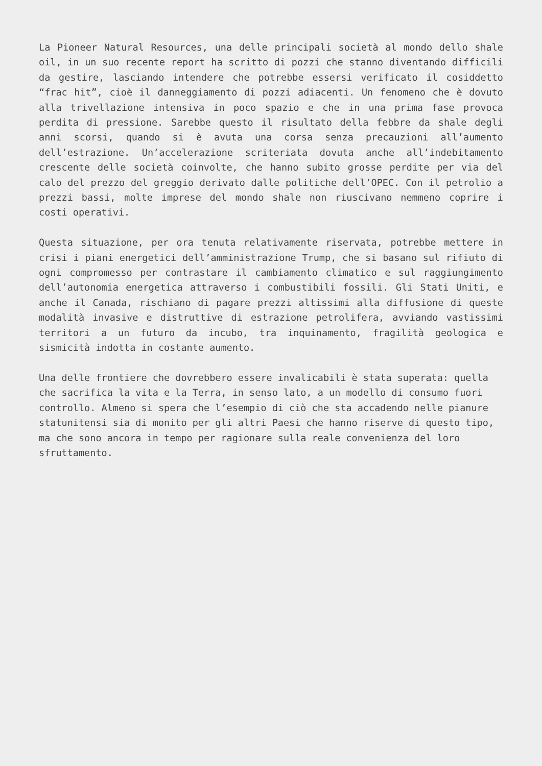La Pioneer Natural Resources, una delle principali società al mondo dello shale oil, in un suo recente report ha scritto di pozzi che stanno diventando difficili da gestire, lasciando intendere che potrebbe essersi verificato il cosiddetto “frac hit”, cioè il danneggiamento di pozzi adiacenti. Un fenomeno che è dovuto alla trivellazione intensiva in poco spazio e che in una prima fase provoca perdita di pressione. Sarebbe questo il risultato della febbre da shale degli anni scorsi, quando si è avuta una corsa senza precauzioni all’aumento dell’estrazione. Un’accelerazione scriteriata dovuta anche all’indebitamento crescente delle società coinvolte, che hanno subito grosse perdite per via del calo del prezzo del greggio derivato dalle politiche dell’OPEC. Con il petrolio a prezzi bassi, molte imprese del mondo shale non riuscivano nemmeno coprire i costi operativi.
Questa situazione, per ora tenuta relativamente riservata, potrebbe mettere in crisi i piani energetici dell’amministrazione Trump, che si basano sul rifiuto di ogni compromesso per contrastare il cambiamento climatico e sul raggiungimento dell’autonomia energetica attraverso i combustibili fossili. Gli Stati Uniti, e anche il Canada, rischiano di pagare prezzi altissimi alla diffusione di queste modalità invasive e distruttive di estrazione petrolifera, avviando vastissimi territori a un futuro da incubo, tra inquinamento, fragilità geologica e sismicità indotta in costante aumento.
Una delle frontiere che dovrebbero essere invalicabili è stata superata: quella che sacrifica la vita e la Terra, in senso lato, a un modello di consumo fuori controllo. Almeno si spera che l’esempio di ciò che sta accadendo nelle pianure statunitensi sia di monito per gli altri Paesi che hanno riserve di questo tipo, ma che sono ancora in tempo per ragionare sulla reale convenienza del loro sfruttamento.